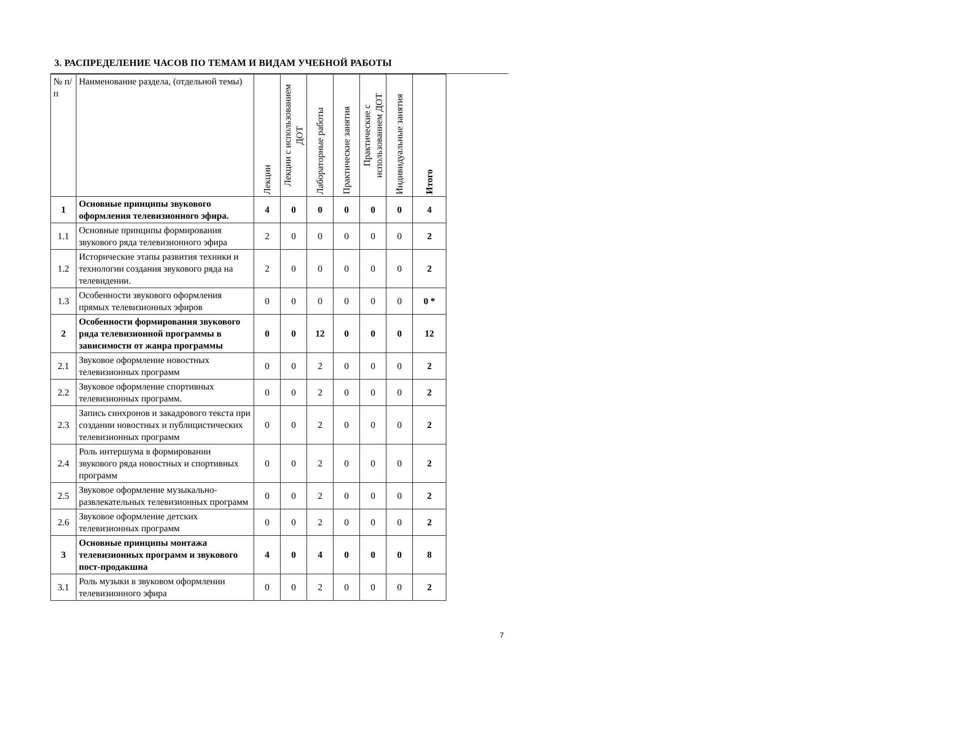3. РАСПРЕДЕЛЕНИЕ ЧАСОВ ПО ТЕМАМ И ВИДАМ УЧЕБНОЙ РАБОТЫ
| № п/п | Наименование раздела, (отдельной темы) | Лекции | Лекции с использованием ДОТ | Лабораторные работы | Практические занятия | Практические с использованием ДОТ | Индивидуальные занятия | Итого |
| --- | --- | --- | --- | --- | --- | --- | --- | --- |
| 1 | Основные принципы звукового оформления телевизионного эфира. | 4 | 0 | 0 | 0 | 0 | 0 | 4 |
| 1.1 | Основные принципы формирования звукового ряда телевизионного эфира | 2 | 0 | 0 | 0 | 0 | 0 | 2 |
| 1.2 | Исторические этапы развития техники и технологии создания звукового ряда на телевидении. | 2 | 0 | 0 | 0 | 0 | 0 | 2 |
| 1.3 | Особенности звукового оформления прямых телевизионных эфиров | 0 | 0 | 0 | 0 | 0 | 0 | 0 * |
| 2 | Особенности формирования звукового ряда телевизионной программы в зависимости от жанра программы | 0 | 0 | 12 | 0 | 0 | 0 | 12 |
| 2.1 | Звуковое оформление новостных телевизионных программ | 0 | 0 | 2 | 0 | 0 | 0 | 2 |
| 2.2 | Звуковое оформление спортивных телевизионных программ. | 0 | 0 | 2 | 0 | 0 | 0 | 2 |
| 2.3 | Запись синхронов и закадрового текста при создании новостных и публицистических телевизионных программ | 0 | 0 | 2 | 0 | 0 | 0 | 2 |
| 2.4 | Роль интершума в формировании звукового ряда новостных и спортивных программ | 0 | 0 | 2 | 0 | 0 | 0 | 2 |
| 2.5 | Звуковое оформление музыкально-развлекательных телевизионных программ | 0 | 0 | 2 | 0 | 0 | 0 | 2 |
| 2.6 | Звуковое оформление детских телевизионных программ | 0 | 0 | 2 | 0 | 0 | 0 | 2 |
| 3 | Основные принципы монтажа телевизионных программ и звукового пост-продакшна | 4 | 0 | 4 | 0 | 0 | 0 | 8 |
| 3.1 | Роль музыки в звуковом оформлении телевизионного эфира | 0 | 0 | 2 | 0 | 0 | 0 | 2 |
7